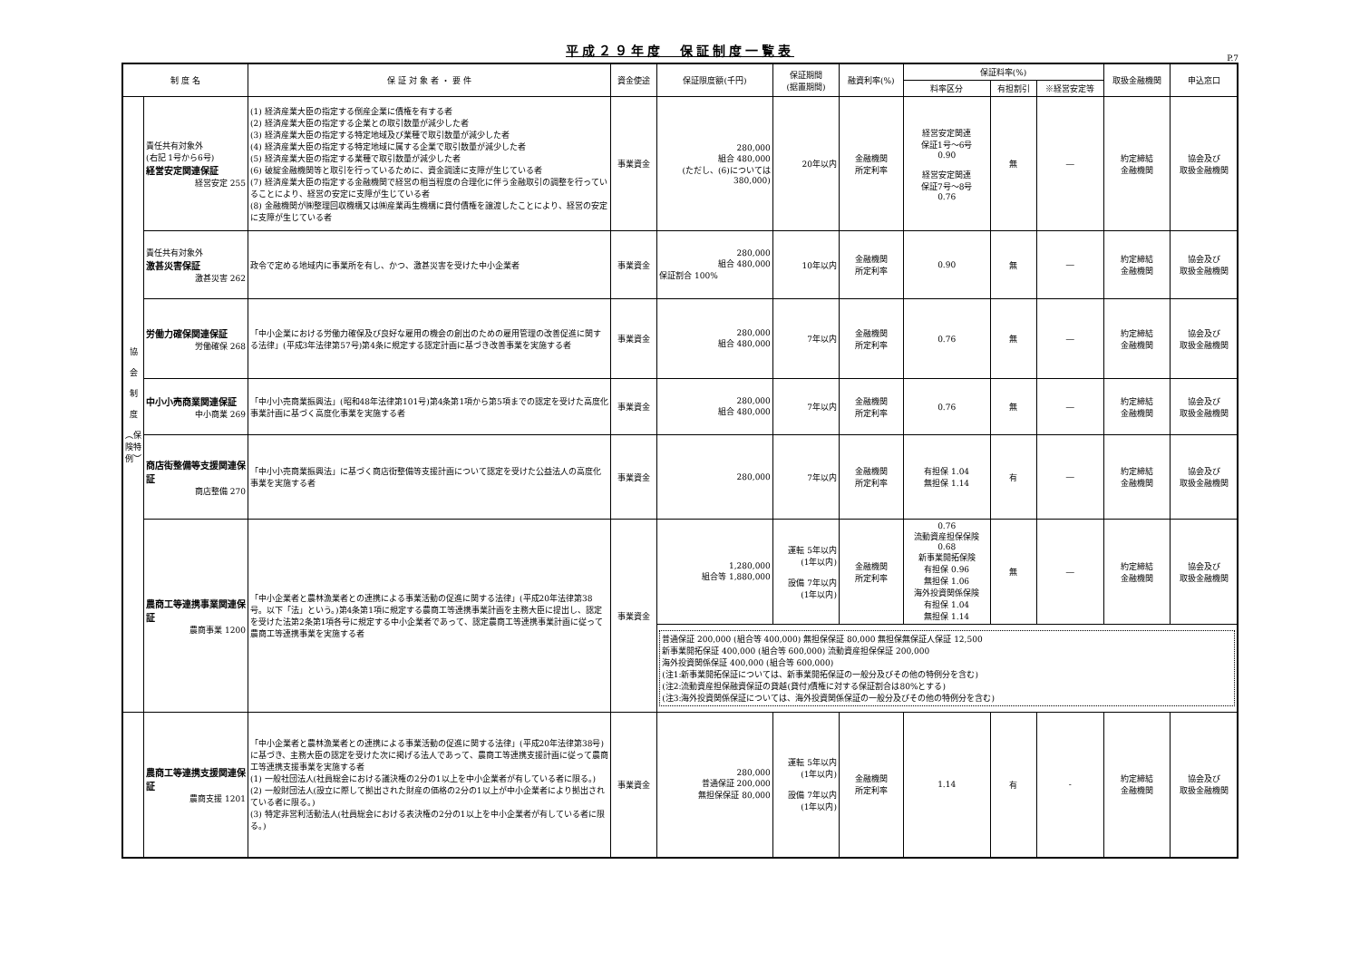平成２９年度　保証制度一覧表
P.7
| 制 度 名 | | 保 証 対 象 者 ・ 要 件 | 資金使途 | 保証限度額(千円) | 保証期間 (据置期間) | 融資利率(%) | 保証料率(%) | | | 取扱金融機関 | 申込窓口 |
| --- | --- | --- | --- | --- | --- | --- | --- | --- | --- | --- | --- |
| | | | | | | | 料率区分 | 有担割引 | ※経営安定等 | | |
| 協 会 制 度 ︵保険特例︶ | 責任共有対象外 (右記 1号から6号) 経営安定関連保証 経営安定 255 | (1) 経済産業大臣の指定する倒産企業に債権を有する者 (2) 経済産業大臣の指定する企業との取引数量が減少した者 (3) 経済産業大臣の指定する特定地域及び業種で取引数量が減少した者 (4) 経済産業大臣の指定する特定地域に属する企業で取引数量が減少した者 (5) 経済産業大臣の指定する業種で取引数量が減少した者 (6) 破綻金融機関等と取引を行っているために、資金調達に支障が生じている者 (7) 経済産業大臣の指定する金融機関で経営の相当程度の合理化に伴う金融取引の調整を行っていることにより、経営の安定に支障が生じている者 (8) 金融機関が㈱整理回収機構又は㈱産業再生機構に貸付債権を譲渡したことにより、経営の安定に支障が生じている者 | 事業資金 | 280,000 組合 480,000 (ただし、(6)については 380,000) | 20年以内 | 金融機関 所定利率 | 経営安定関連 保証1号～6号 0.90 経営安定関連 保証7号～8号 0.76 | 無 | ― | 約定締結 金融機関 | 協会及び 取扱金融機関 |
| | 責任共有対象外 激甚災害保証 激甚災害 262 | 政令で定める地域内に事業所を有し、かつ、激甚災害を受けた中小企業者 | 事業資金 | 280,000 組合 480,000 保証割合 100% | 10年以内 | 金融機関 所定利率 | 0.90 | 無 | ― | 約定締結 金融機関 | 協会及び 取扱金融機関 |
| | 労働力確保関連保証 労働確保 268 | 「中小企業における労働力確保及び良好な雇用の機会の創出のための雇用管理の改善促進に関する法律」(平成3年法律第57号)第4条に規定する認定計画に基づき改善事業を実施する者 | 事業資金 | 280,000 組合 480,000 | 7年以内 | 金融機関 所定利率 | 0.76 | 無 | ― | 約定締結 金融機関 | 協会及び 取扱金融機関 |
| | 中小小売商業関連保証 中小商業 269 | 「中小小売商業振興法」(昭和48年法律第101号)第4条第1項から第5項までの認定を受けた高度化事業計画に基づく高度化事業を実施する者 | 事業資金 | 280,000 組合 480,000 | 7年以内 | 金融機関 所定利率 | 0.76 | 無 | ― | 約定締結 金融機関 | 協会及び 取扱金融機関 |
| | 商店街整備等支援関連保証 商店整備 270 | 「中小小売商業振興法」に基づく商店街整備等支援計画について認定を受けた公益法人の高度化事業を実施する者 | 事業資金 | 280,000 | 7年以内 | 金融機関 所定利率 | 有担保 1.04 無担保 1.14 | 有 | ― | 約定締結 金融機関 | 協会及び 取扱金融機関 |
| | 農商工等連携事業関連保証 農商事業 1200 | 「中小企業者と農林漁業者との連携による事業活動の促進に関する法律」(平成20年法律第38号。以下「法」という。)第4条第1項に規定する農商工等連携事業計画を主務大臣に提出し、認定を受けた法第2条第1項各号に規定する中小企業者であって、認定農商工等連携事業計画に従って農商工等連携事業を実施する者 | 事業資金 | 1,280,000 組合等 1,880,000 | 運転 5年以内 (1年以内) 設備 7年以内 (1年以内) | 金融機関 所定利率 | 0.76 流動資産担保保険 0.68 新事業開拓保険 有担保 0.96 無担保 1.06 海外投資関係保険 有担保 1.04 無担保 1.14 | 無 | ― | 約定締結 金融機関 | 協会及び 取扱金融機関 |
| | | | | 普通保証 200,000 (組合等 400,000) 無担保保証 80,000 無担保無保証人保証 12,500 新事業開拓保証 400,000 (組合等 600,000) 流動資産担保保証 200,000 海外投資関係保証 400,000 (組合等 600,000) (注1:新事業開拓保証については、新事業開拓保証の一般分及びその他の特例分を含む) (注2:流動資産担保融資保証の貸越(貸付)債権に対する保証割合は80%とする) (注3:海外投資関係保証については、海外投資関係保証の一般分及びその他の特例分を含む) | | | | | | | |
| | 農商工等連携支援関連保証 農商支援 1201 | 「中小企業者と農林漁業者との連携による事業活動の促進に関する法律」(平成20年法律第38号)に基づき、主務大臣の認定を受けた次に掲げる法人であって、農商工等連携支援計画に従って農商工等連携支援事業を実施する者 (1) 一般社団法人(社員総会における議決権の2分の1以上を中小企業者が有している者に限る。) (2) 一般財団法人(設立に際して拠出された財産の価格の2分の1以上が中小企業者により拠出されている者に限る。) (3) 特定非営利活動法人(社員総会における表決権の2分の1以上を中小企業者が有している者に限る。) | 事業資金 | 280,000 普通保証 200,000 無担保保証 80,000 | 運転 5年以内 (1年以内) 設備 7年以内 (1年以内) | 金融機関 所定利率 | 1.14 | 有 | - | 約定締結 金融機関 | 協会及び 取扱金融機関 |